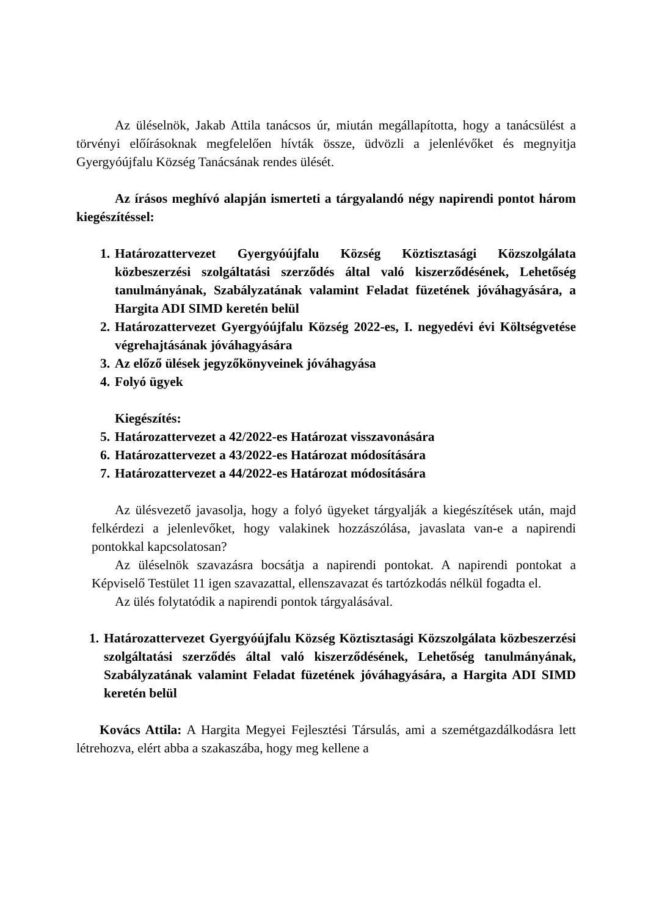Az üléselnök, Jakab Attila tanácsos úr, miután megállapította, hogy a tanácsülést a törvényi előírásoknak megfelelően hívták össze, üdvözli a jelenlévőket és megnyitja Gyergyóújfalu Község Tanácsának rendes ülését.
Az írásos meghívó alapján ismerteti a tárgyalandó négy napirendi pontot három kiegészítéssel:
1. Határozattervezet Gyergyóújfalu Község Köztisztasági Közszolgálata közbeszerzési szolgáltatási szerződés által való kiszerződésének, Lehetőség tanulmányának, Szabályzatának valamint Feladat füzetének jóváhagyására, a Hargita ADI SIMD keretén belül
2. Határozattervezet Gyergyóújfalu Község 2022-es, I. negyedévi évi Költségvetése végrehajtásának jóváhagyására
3. Az előző ülések jegyzőkönyveinek jóváhagyása
4. Folyó ügyek
Kiegészítés:
5. Határozattervezet a 42/2022-es Határozat visszavonására
6. Határozattervezet a 43/2022-es Határozat módosítására
7. Határozattervezet a 44/2022-es Határozat módosítására
Az ülésvezető javasolja, hogy a folyó ügyeket tárgyalják a kiegészítések után, majd felkérdezi a jelenlevőket, hogy valakinek hozzászólása, javaslata van-e a napirendi pontokkal kapcsolatosan?
Az üléselnök szavazásra bocsátja a napirendi pontokat. A napirendi pontokat a Képviselő Testület 11 igen szavazattal, ellenszavazat és tartózkodás nélkül fogadta el.
Az ülés folytatódik a napirendi pontok tárgyalásával.
1. Határozattervezet Gyergyóújfalu Község Köztisztasági Közszolgálata közbeszerzési szolgáltatási szerződés által való kiszerződésének, Lehetőség tanulmányának, Szabályzatának valamint Feladat füzetének jóváhagyására, a Hargita ADI SIMD keretén belül
Kovács Attila: A Hargita Megyei Fejlesztési Társulás, ami a szemétgazdálkodásra lett létrehozva, elért abba a szakaszába, hogy meg kellene a